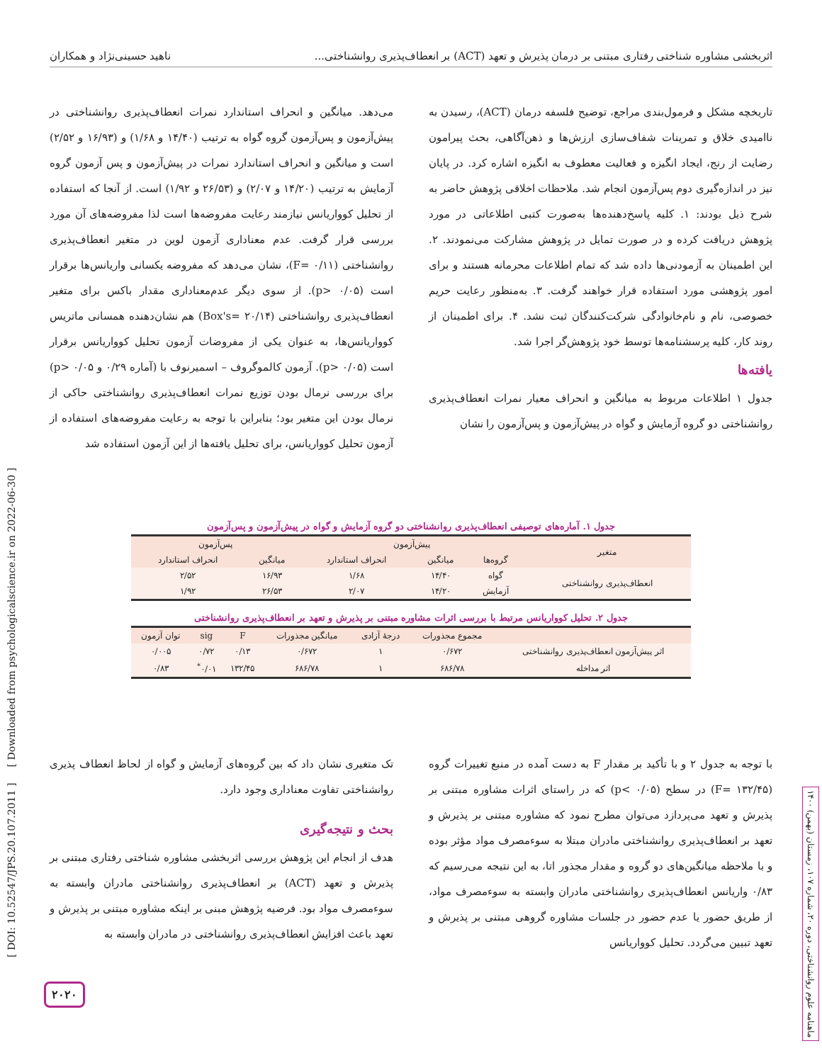اثربخشی مشاوره شناختی رفتاری مبتنی بر درمان پذیرش و تعهد (ACT) بر انعطاف‌پذیری روانشناختی... ناهید حسینی‌نژاد و همکاران
تاریخچه مشکل و فرمول‌بندی مراجع، توضیح فلسفه درمان (ACT)، رسیدن به ناامیدی خلاق و تمرینات شفاف‌سازی ارزش‌ها و ذهن‌آگاهی، بحث پیرامون رضایت از رنج، ایجاد انگیزه و فعالیت معطوف به انگیزه اشاره کرد. در پایان نیز در اندازه‌گیری دوم پس‌آزمون انجام شد. ملاحظات اخلاقی پژوهش حاضر به شرح ذیل بودند: ۱. کلیه پاسخ‌دهنده‌ها به‌صورت کتبی اطلاعاتی در مورد پژوهش دریافت کرده و در صورت تمایل در پژوهش مشارکت می‌نمودند. ۲. این اطمینان به آزمودنی‌ها داده شد که تمام اطلاعات محرمانه هستند و برای امور پژوهشی مورد استفاده قرار خواهند گرفت. ۳. به‌منظور رعایت حریم خصوصی، نام و نام‌خانوادگی شرکت‌کنندگان ثبت نشد. ۴. برای اطمینان از روند کار، کلیه پرسشنامه‌ها توسط خود پژوهش‌گر اجرا شد.
یافته‌ها
جدول ۱ اطلاعات مربوط به میانگین و انحراف معیار نمرات انعطاف‌پذیری روانشناختی دو گروه آزمایش و گواه در پیش‌آزمون و پس‌آزمون را نشان
می‌دهد. میانگین و انحراف استاندارد نمرات انعطاف‌پذیری روانشناختی در پیش‌آزمون و پس‌آزمون گروه گواه به ترتیب (۱۴/۴۰ و ۱/۶۸) و (۱۶/۹۳ و ۲/۵۲) است و میانگین و انحراف استاندارد نمرات در پیش‌آزمون و پس آزمون گروه آزمایش به ترتیب (۱۴/۲۰ و ۲/۰۷) و (۲۶/۵۳ و ۱/۹۲) است. از آنجا که استفاده از تحلیل کوواریانس نیازمند رعایت مفروضه‌ها است لذا مفروضه‌های آن مورد بررسی قرار گرفت. عدم معناداری آزمون لوین در متغیر انعطاف‌پذیری روانشناختی (F= ۰/۱۱)، نشان می‌دهد که مفروضه یکسانی واریانس‌ها برقرار است (p> ۰/۰۵). از سوی دیگر عدم‌معناداری مقدار باکس برای متغیر انعطاف‌پذیری روانشناختی (Box's= ۲۰/۱۴) هم نشان‌دهنده همسانی ماتریس کوواریانس‌ها، به عنوان یکی از مفروضات آزمون تحلیل کوواریانس برقرار است (p> ۰/۰۵). آزمون کالموگروف – اسمیرنوف با (آماره ۰/۲۹ و p> ۰/۰۵) برای بررسی نرمال بودن توزیع نمرات انعطاف‌پذیری روانشناختی حاکی از نرمال بودن این متغیر بود؛ بنابراین با توجه به رعایت مفروضه‌های استفاده از آزمون تحلیل کوواریانس، برای تحلیل یافته‌ها از این آزمون استفاده شد
جدول ۱. آماره‌های توصیفی انعطاف‌پذیری روانشناختی دو گروه آزمایش و گواه در پیش‌آزمون و پس‌آزمون
| متغیر | پیش‌آزمون | | | پس‌آزمون | |
| --- | --- | --- | --- | --- | --- |
| | گروه‌ها | میانگین | انحراف استاندارد | میانگین | انحراف استاندارد |
| انعطاف‌پذیری روانشناختی | گواه | ۱۴/۴۰ | ۱/۶۸ | ۱۶/۹۳ | ۲/۵۲ |
| | آزمایش | ۱۴/۲۰ | ۲/۰۷ | ۲۶/۵۳ | ۱/۹۲ |
جدول ۲. تحلیل کوواریانس مرتبط با بررسی اثرات مشاوره مبتنی بر پذیرش و تعهد بر انعطاف‌پذیری روانشناختی
| | مجموع مجذورات | درجهٔ آزادی | میانگین مجذورات | F | sig | توان آزمون |
| --- | --- | --- | --- | --- | --- | --- |
| اثر پیش‌آزمون انعطاف‌پذیری روانشناختی | ۰/۶۷۲ | ۱ | ۰/۶۷۲ | ۰/۱۳ | ۰/۷۲ | ۰/۰۰۵ |
| اثر مداخله | ۶۸۶/۷۸ | ۱ | ۶۸۶/۷۸ | ۱۳۲/۴۵ | ۰/۰۱<sup>*</sup> | ۰/۸۳ |
با توجه به جدول ۲ و با تأکید بر مقدار F به دست آمده در منبع تغییرات گروه (F= ۱۳۲/۴۵) در سطح (p< ۰/۰۵) که در راستای اثرات مشاوره مبتنی بر پذیرش و تعهد می‌پردازد می‌توان مطرح نمود که مشاوره مبتنی بر پذیرش و تعهد بر انعطاف‌پذیری روانشناختی مادران مبتلا به سوءمصرف مواد مؤثر بوده و با ملاحظه میانگین‌های دو گروه و مقدار مجذور اتا، به این نتیجه می‌رسیم که ۰/۸۳ واریانس انعطاف‌پذیری روانشناختی مادران وابسته به سوءمصرف مواد، از طریق حضور یا عدم حضور در جلسات مشاوره گروهی مبتنی بر پذیرش و تعهد تبیین می‌گردد. تحلیل کوواریانس
تک متغیری نشان داد که بین گروه‌های آزمایش و گواه از لحاظ انعطاف پذیری روانشناختی تفاوت معناداری وجود دارد.
بحث و نتیجه‌گیری
هدف از انجام این پژوهش بررسی اثربخشی مشاوره شناختی رفتاری مبتنی بر پذیرش و تعهد (ACT) بر انعطاف‌پذیری روانشناختی مادران وابسته به سوءمصرف مواد بود. فرضیه پژوهش مبنی بر اینکه مشاوره مبتنی بر پذیرش و تعهد باعث افزایش انعطاف‌پذیری روانشناختی در مادران وابسته به
[ DOI: 10.52547/JPS.20.107.2011 ] [ Downloaded from psychologicalscience.ir on 2022-06-30 ]
ماهنامه علوم روانشناختی، دوره ۲۰، شماره ۱۰۷، زمستان (بهمن) ۱۴۰۰
۲۰۲۰